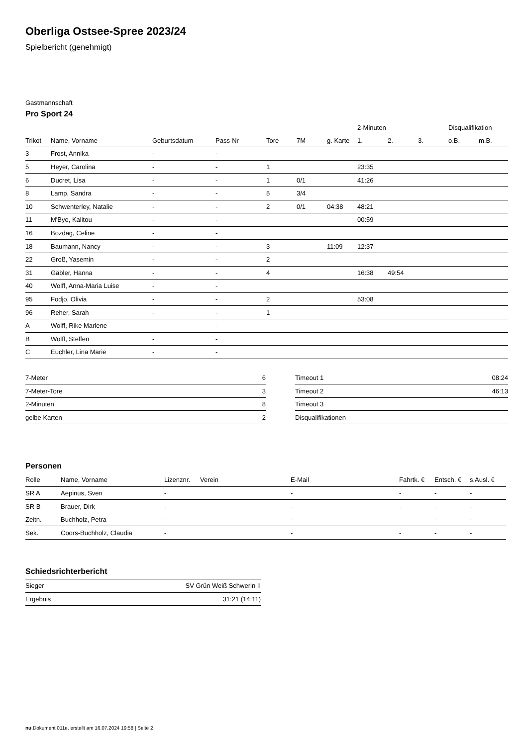Oberliga Ostsee-Spree 2023/24
Spielbericht (genehmigt)
Gastmannschaft
Pro Sport 24
| | | | | | | | 2-Minuten | | | Disqualifikation | |
| --- | --- | --- | --- | --- | --- | --- | --- | --- | --- | --- | --- |
| Trikot | Name, Vorname | Geburtsdatum | Pass-Nr | Tore | 7M | g. Karte | 1. | 2. | 3. | o.B. | m.B. |
| 3 | Frost, Annika | - | - | | | | | | | | |
| 5 | Heyer, Carolina | - | - | 1 | | | 23:35 | | | | |
| 6 | Ducret, Lisa | - | - | 1 | 0/1 | | 41:26 | | | | |
| 8 | Lamp, Sandra | - | - | 5 | 3/4 | | | | | | |
| 10 | Schwenterley, Natalie | - | - | 2 | 0/1 | 04:38 | 48:21 | | | | |
| 11 | M'Bye, Kalitou | - | - | | | | 00:59 | | | | |
| 16 | Bozdag, Celine | - | - | | | | | | | | |
| 18 | Baumann, Nancy | - | - | 3 | | 11:09 | 12:37 | | | | |
| 22 | Groß, Yasemin | - | - | 2 | | | | | | | |
| 31 | Gäbler, Hanna | - | - | 4 | | | 16:38 | 49:54 | | | |
| 40 | Wolff, Anna-Maria Luise | - | - | | | | | | | | |
| 95 | Fodjo, Olivia | - | - | 2 | | | 53:08 | | | | |
| 96 | Reher, Sarah | - | - | 1 | | | | | | | |
| A | Wolff, Rike Marlene | - | - | | | | | | | | |
| B | Wolff, Steffen | - | - | | | | | | | | |
| C | Euchler, Lina Marie | - | - | | | | | | | | |
| 7-Meter | 6 |
| 7-Meter-Tore | 3 |
| 2-Minuten | 8 |
| gelbe Karten | 2 |
| Timeout 1 | 08:24 |
| Timeout 2 | 46:13 |
| Timeout 3 | |
| Disqualifikationen | |
Personen
| Rolle | Name, Vorname | Lizenznr. | Verein | E-Mail | Fahrtk. € | Entsch. € | s.Ausl. € |
| --- | --- | --- | --- | --- | --- | --- | --- |
| SR A | Aepinus, Sven | - | | - | - | - | - |
| SR B | Brauer, Dirk | - | | - | - | - | - |
| Zeitn. | Buchholz, Petra | - | | - | - | - | - |
| Sek. | Coors-Buchholz, Claudia | - | | - | - | - | - |
Schiedsrichterbericht
| Sieger | SV Grün Weiß Schwerin II |
| Ergebnis | 31:21 (14:11) |
nu.Dokument 011e, erstellt am 16.07.2024 19:58 | Seite 2